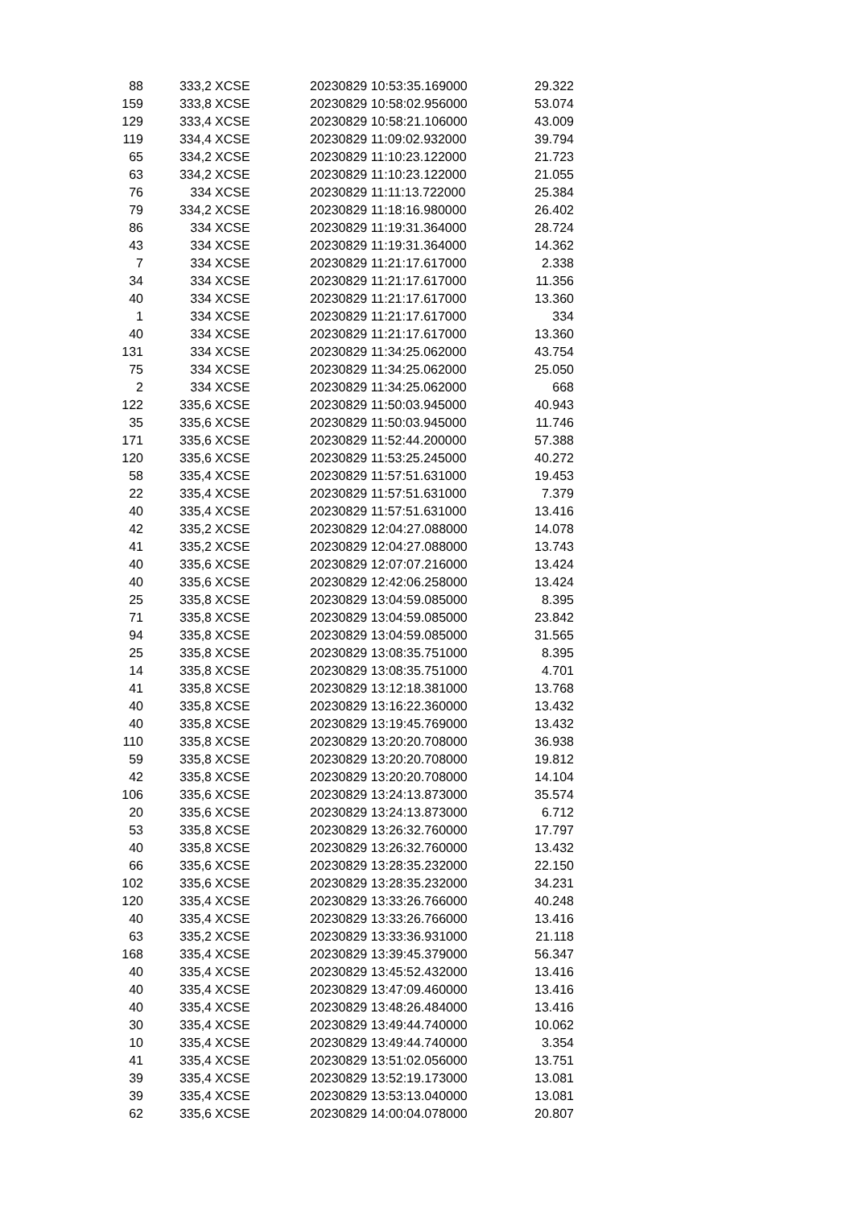| 88 | 333,2 | XCSE | 20230829 10:53:35.169000 | 29.322 |
| 159 | 333,8 | XCSE | 20230829 10:58:02.956000 | 53.074 |
| 129 | 333,4 | XCSE | 20230829 10:58:21.106000 | 43.009 |
| 119 | 334,4 | XCSE | 20230829 11:09:02.932000 | 39.794 |
| 65 | 334,2 | XCSE | 20230829 11:10:23.122000 | 21.723 |
| 63 | 334,2 | XCSE | 20230829 11:10:23.122000 | 21.055 |
| 76 | 334 | XCSE | 20230829 11:11:13.722000 | 25.384 |
| 79 | 334,2 | XCSE | 20230829 11:18:16.980000 | 26.402 |
| 86 | 334 | XCSE | 20230829 11:19:31.364000 | 28.724 |
| 43 | 334 | XCSE | 20230829 11:19:31.364000 | 14.362 |
| 7 | 334 | XCSE | 20230829 11:21:17.617000 | 2.338 |
| 34 | 334 | XCSE | 20230829 11:21:17.617000 | 11.356 |
| 40 | 334 | XCSE | 20230829 11:21:17.617000 | 13.360 |
| 1 | 334 | XCSE | 20230829 11:21:17.617000 | 334 |
| 40 | 334 | XCSE | 20230829 11:21:17.617000 | 13.360 |
| 131 | 334 | XCSE | 20230829 11:34:25.062000 | 43.754 |
| 75 | 334 | XCSE | 20230829 11:34:25.062000 | 25.050 |
| 2 | 334 | XCSE | 20230829 11:34:25.062000 | 668 |
| 122 | 335,6 | XCSE | 20230829 11:50:03.945000 | 40.943 |
| 35 | 335,6 | XCSE | 20230829 11:50:03.945000 | 11.746 |
| 171 | 335,6 | XCSE | 20230829 11:52:44.200000 | 57.388 |
| 120 | 335,6 | XCSE | 20230829 11:53:25.245000 | 40.272 |
| 58 | 335,4 | XCSE | 20230829 11:57:51.631000 | 19.453 |
| 22 | 335,4 | XCSE | 20230829 11:57:51.631000 | 7.379 |
| 40 | 335,4 | XCSE | 20230829 11:57:51.631000 | 13.416 |
| 42 | 335,2 | XCSE | 20230829 12:04:27.088000 | 14.078 |
| 41 | 335,2 | XCSE | 20230829 12:04:27.088000 | 13.743 |
| 40 | 335,6 | XCSE | 20230829 12:07:07.216000 | 13.424 |
| 40 | 335,6 | XCSE | 20230829 12:42:06.258000 | 13.424 |
| 25 | 335,8 | XCSE | 20230829 13:04:59.085000 | 8.395 |
| 71 | 335,8 | XCSE | 20230829 13:04:59.085000 | 23.842 |
| 94 | 335,8 | XCSE | 20230829 13:04:59.085000 | 31.565 |
| 25 | 335,8 | XCSE | 20230829 13:08:35.751000 | 8.395 |
| 14 | 335,8 | XCSE | 20230829 13:08:35.751000 | 4.701 |
| 41 | 335,8 | XCSE | 20230829 13:12:18.381000 | 13.768 |
| 40 | 335,8 | XCSE | 20230829 13:16:22.360000 | 13.432 |
| 40 | 335,8 | XCSE | 20230829 13:19:45.769000 | 13.432 |
| 110 | 335,8 | XCSE | 20230829 13:20:20.708000 | 36.938 |
| 59 | 335,8 | XCSE | 20230829 13:20:20.708000 | 19.812 |
| 42 | 335,8 | XCSE | 20230829 13:20:20.708000 | 14.104 |
| 106 | 335,6 | XCSE | 20230829 13:24:13.873000 | 35.574 |
| 20 | 335,6 | XCSE | 20230829 13:24:13.873000 | 6.712 |
| 53 | 335,8 | XCSE | 20230829 13:26:32.760000 | 17.797 |
| 40 | 335,8 | XCSE | 20230829 13:26:32.760000 | 13.432 |
| 66 | 335,6 | XCSE | 20230829 13:28:35.232000 | 22.150 |
| 102 | 335,6 | XCSE | 20230829 13:28:35.232000 | 34.231 |
| 120 | 335,4 | XCSE | 20230829 13:33:26.766000 | 40.248 |
| 40 | 335,4 | XCSE | 20230829 13:33:26.766000 | 13.416 |
| 63 | 335,2 | XCSE | 20230829 13:33:36.931000 | 21.118 |
| 168 | 335,4 | XCSE | 20230829 13:39:45.379000 | 56.347 |
| 40 | 335,4 | XCSE | 20230829 13:45:52.432000 | 13.416 |
| 40 | 335,4 | XCSE | 20230829 13:47:09.460000 | 13.416 |
| 40 | 335,4 | XCSE | 20230829 13:48:26.484000 | 13.416 |
| 30 | 335,4 | XCSE | 20230829 13:49:44.740000 | 10.062 |
| 10 | 335,4 | XCSE | 20230829 13:49:44.740000 | 3.354 |
| 41 | 335,4 | XCSE | 20230829 13:51:02.056000 | 13.751 |
| 39 | 335,4 | XCSE | 20230829 13:52:19.173000 | 13.081 |
| 39 | 335,4 | XCSE | 20230829 13:53:13.040000 | 13.081 |
| 62 | 335,6 | XCSE | 20230829 14:00:04.078000 | 20.807 |